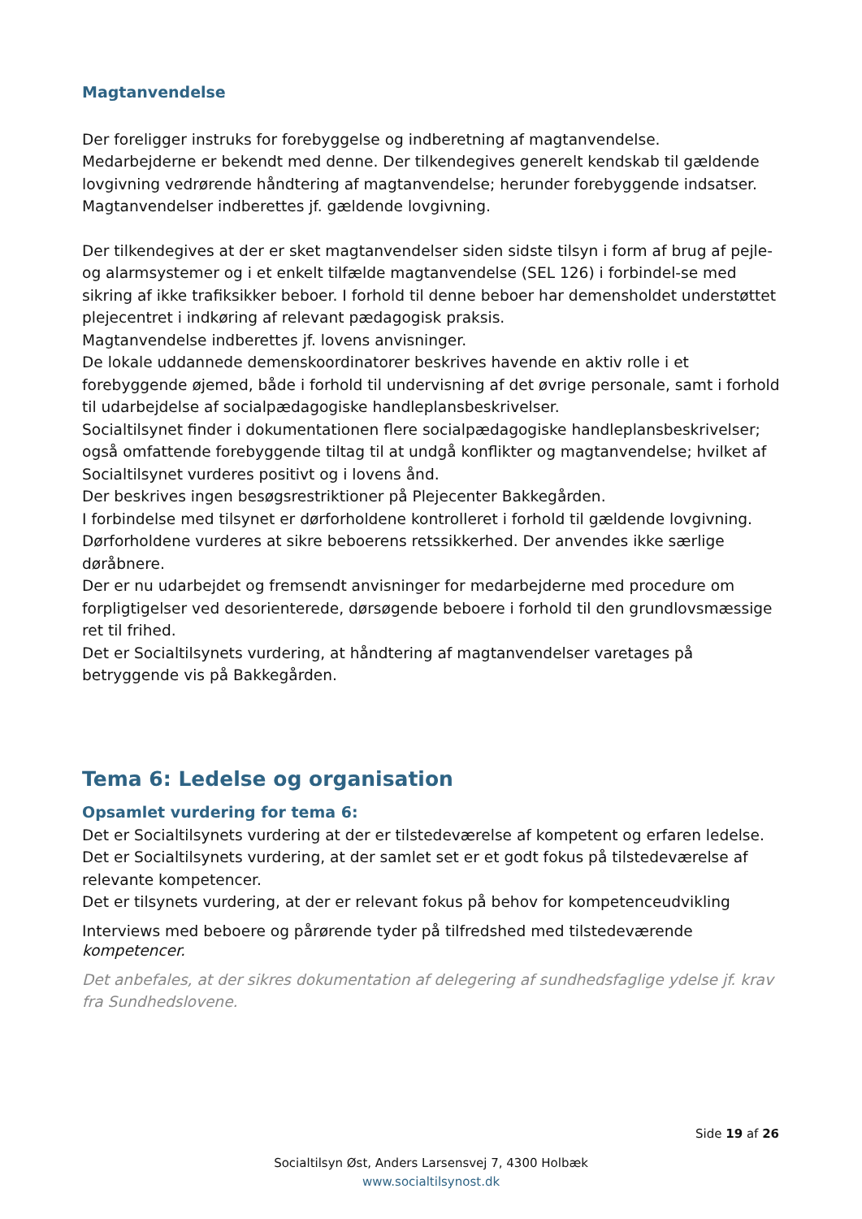Magtanvendelse
Der foreligger instruks for forebyggelse og indberetning af magtanvendelse.
Medarbejderne er bekendt med denne. Der tilkendegives generelt kendskab til gældende lovgivning vedrørende håndtering af magtanvendelse; herunder forebyggende indsatser.
Magtanvendelser indberettes jf. gældende lovgivning.
Der tilkendegives at der er sket magtanvendelser siden sidste tilsyn i form af brug af pejle- og alarmsystemer og i et enkelt tilfælde magtanvendelse (SEL 126) i forbindel-se med sikring af ikke trafiksikker beboer. I forhold til denne beboer har demensholdet understøttet plejecentret i indkøring af relevant pædagogisk praksis.
Magtanvendelse indberettes jf. lovens anvisninger.
De lokale uddannede demenskoordinatorer beskrives havende en aktiv rolle i et forebyggende øjemed, både i forhold til undervisning af det øvrige personale, samt i forhold til udarbejdelse af socialpædagogiske handleplansbeskrivelser.
Socialtilsynet finder i dokumentationen flere socialpædagogiske handleplansbeskrivelser; også omfattende forebyggende tiltag til at undgå konflikter og magtanvendelse; hvilket af Socialtilsynet vurderes positivt og i lovens ånd.
Der beskrives ingen besøgsrestriktioner på Plejecenter Bakkegården.
I forbindelse med tilsynet er dørforholdene kontrolleret i forhold til gældende lovgivning. Dørforholdene vurderes at sikre beboerens retssikkerhed. Der anvendes ikke særlige døråbnere.
Der er nu udarbejdet og fremsendt anvisninger for medarbejderne med procedure om forpligtigelser ved desorienterede, dørsøgende beboere i forhold til den grundlovsmæssige ret til frihed.
Det er Socialtilsynets vurdering, at håndtering af magtanvendelser varetages på betryggende vis på Bakkegården.
Tema 6: Ledelse og organisation
Opsamlet vurdering for tema 6:
Det er Socialtilsynets vurdering at der er tilstedeværelse af kompetent og erfaren ledelse.
Det er Socialtilsynets vurdering, at der samlet set er et godt fokus på tilstedeværelse af relevante kompetencer.
Det er tilsynets vurdering, at der er relevant fokus på behov for kompetenceudvikling
Interviews med beboere og pårørende tyder på tilfredshed med tilstedeværende kompetencer.
Det anbefales, at der sikres dokumentation af delegering af sundhedsfaglige ydelse jf. krav fra Sundhedslovene.
Side 19 af 26
Socialtilsyn Øst, Anders Larsensvej 7, 4300 Holbæk
www.socialtilsynost.dk